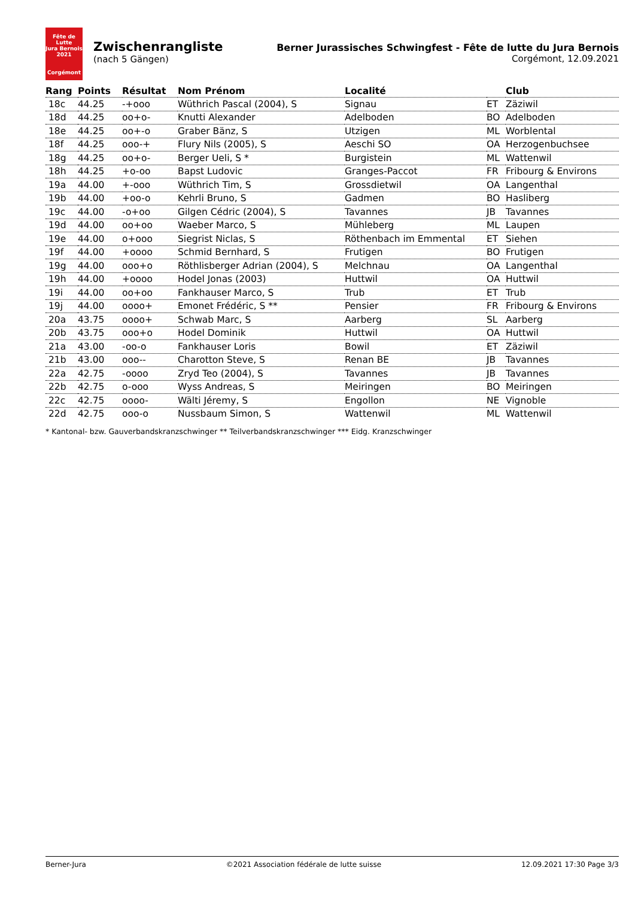Fête de Lutte
Jura Bernois
2021
Corgémont
Zwischenrangliste
(nach 5 Gängen)
Berner Jurassisches Schwingfest - Fête de lutte du Jura Bernois
Corgémont, 12.09.2021
| Rang | Points | Résultat | Nom Prénom | Localité | | Club |
| --- | --- | --- | --- | --- | --- | --- |
| 18c | 44.25 | -+ooo | Wüthrich Pascal (2004), S | Signau | ET | Zäziwil |
| 18d | 44.25 | oo+o- | Knutti Alexander | Adelboden | BO | Adelboden |
| 18e | 44.25 | oo+-o | Graber Bänz, S | Utzigen | ML | Worblental |
| 18f | 44.25 | ooo-+ | Flury Nils (2005), S | Aeschi SO | OA | Herzogenbuchsee |
| 18g | 44.25 | oo+o- | Berger Ueli, S * | Burgistein | ML | Wattenwil |
| 18h | 44.25 | +o-oo | Bapst Ludovic | Granges-Paccot | FR | Fribourg & Environs |
| 19a | 44.00 | +-ooo | Wüthrich Tim, S | Grossdietwil | OA | Langenthal |
| 19b | 44.00 | +oo-o | Kehrli Bruno, S | Gadmen | BO | Hasliberg |
| 19c | 44.00 | -o+oo | Gilgen Cédric (2004), S | Tavannes | JB | Tavannes |
| 19d | 44.00 | oo+oo | Waeber Marco, S | Mühleberg | ML | Laupen |
| 19e | 44.00 | o+ooo | Siegrist Niclas, S | Röthenbach im Emmental | ET | Siehen |
| 19f | 44.00 | +oooo | Schmid Bernhard, S | Frutigen | BO | Frutigen |
| 19g | 44.00 | ooo+o | Röthlisberger Adrian (2004), S | Melchnau | OA | Langenthal |
| 19h | 44.00 | +oooo | Hodel Jonas (2003) | Huttwil | OA | Huttwil |
| 19i | 44.00 | oo+oo | Fankhauser Marco, S | Trub | ET | Trub |
| 19j | 44.00 | oooo+ | Emonet Frédéric, S ** | Pensier | FR | Fribourg & Environs |
| 20a | 43.75 | oooo+ | Schwab Marc, S | Aarberg | SL | Aarberg |
| 20b | 43.75 | ooo+o | Hodel Dominik | Huttwil | OA | Huttwil |
| 21a | 43.00 | -oo-o | Fankhauser Loris | Bowil | ET | Zäziwil |
| 21b | 43.00 | ooo-- | Charotton Steve, S | Renan BE | JB | Tavannes |
| 22a | 42.75 | -oooo | Zryd Teo (2004), S | Tavannes | JB | Tavannes |
| 22b | 42.75 | o-ooo | Wyss Andreas, S | Meiringen | BO | Meiringen |
| 22c | 42.75 | oooo- | Wälti Jéremy, S | Engollon | NE | Vignoble |
| 22d | 42.75 | ooo-o | Nussbaum Simon, S | Wattenwil | ML | Wattenwil |
* Kantonal- bzw. Gauverbandskranzschwinger ** Teilverbandskranzschwinger *** Eidg. Kranzschwinger
Berner-Jura ©2021 Association fédérale de lutte suisse 12.09.2021 17:30 Page 3/3